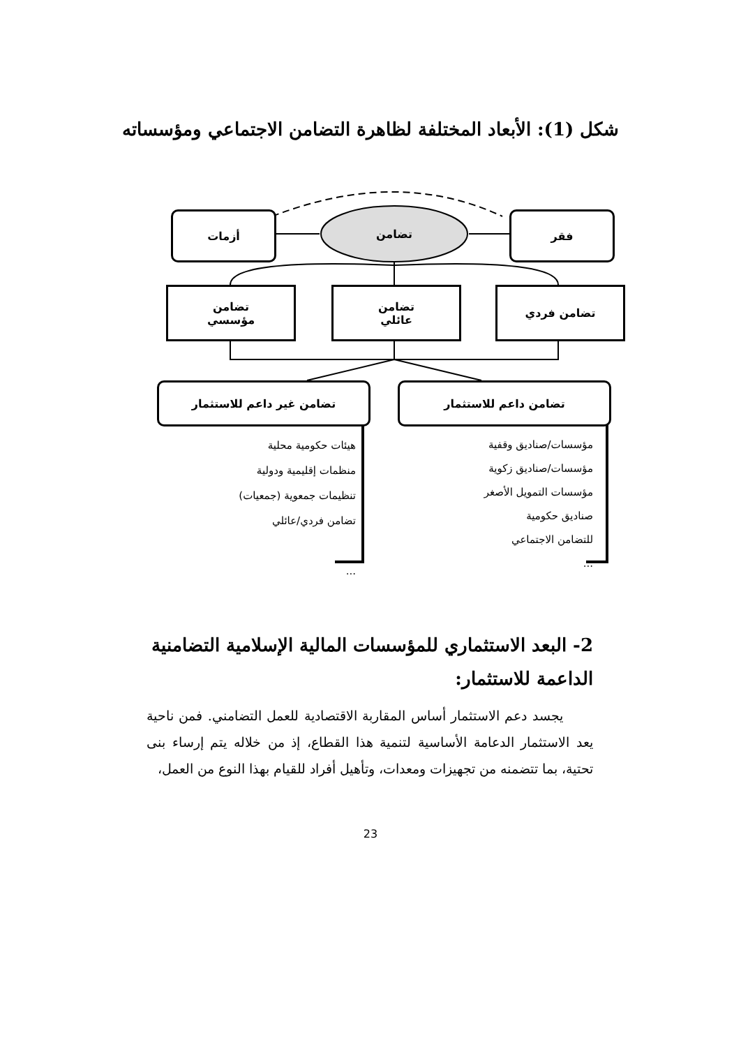شكل (1): الأبعاد المختلفة لظاهرة التضامن الاجتماعي ومؤسساته
أزمات
تضامن
فقر
تضامن
مؤسسي
تضامن
عائلي
تضامن فردي
تضامن غير داعم للاستثمار تضامن داعم للاستثمار
هيئات حكومية محلية
منظمات إقليمية ودولية
تنظيمات جمعوية (جمعيات)
تضامن فردي/عائلي
...
مؤسسات/صناديق وقفية
مؤسسات/صناديق زكوية
مؤسسات التمويل الأصغر
صناديق حكومية
للتضامن الاجتماعي
...
2- البعد الاستثماري للمؤسسات المالية الإسلامية التضامنية الداعمة للاستثمار:
يجسد دعم الاستثمار أساس المقاربة الاقتصادية للعمل التضامني. فمن ناحية يعد الاستثمار الدعامة الأساسية لتنمية هذا القطاع، إذ من خلاله يتم إرساء بنى تحتية، بما تتضمنه من تجهيزات ومعدات، وتأهيل أفراد للقيام بهذا النوع من العمل،
23